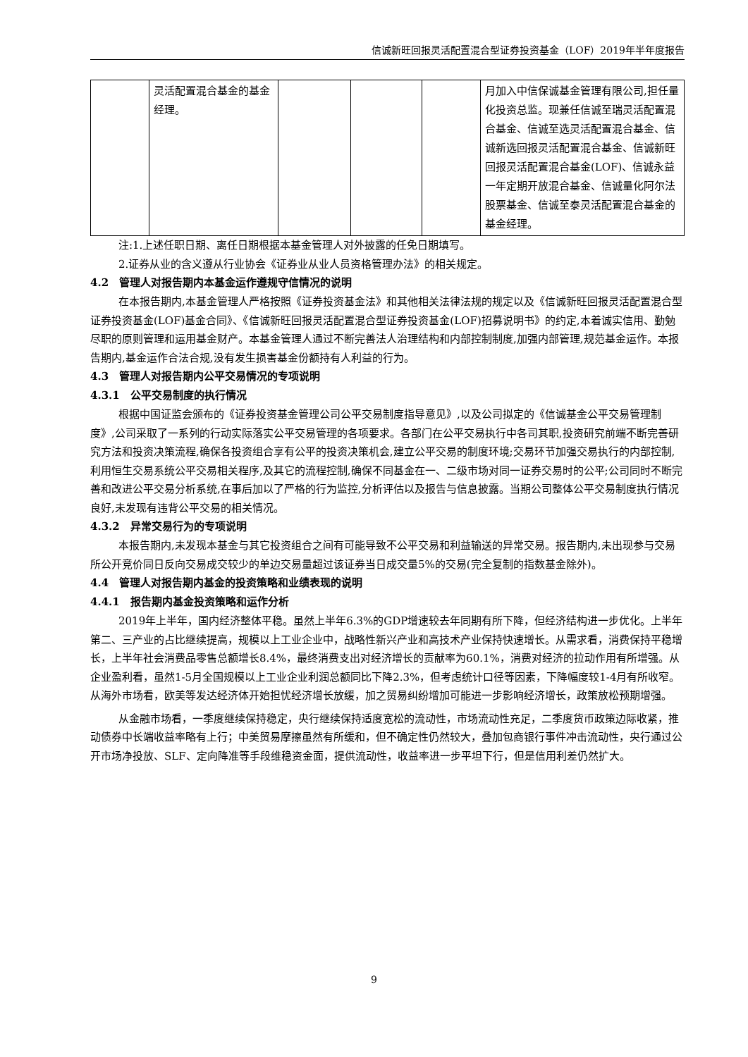信诚新旺回报灵活配置混合型证券投资基金（LOF）2019年半年度报告
| | 灵活配置混合基金的基金经理。 | | | | 月加入中信保诚基金管理有限公司,担任量化投资总监。现兼任信诚至瑞灵活配置混合基金、信诚至选灵活配置混合基金、信诚新选回报灵活配置混合基金、信诚新旺回报灵活配置混合基金(LOF)、信诚永益一年定期开放混合基金、信诚量化阿尔法股票基金、信诚至泰灵活配置混合基金的基金经理。 |
注:1.上述任职日期、离任日期根据本基金管理人对外披露的任免日期填写。
2.证券从业的含义遵从行业协会《证券业从业人员资格管理办法》的相关规定。
4.2　管理人对报告期内本基金运作遵规守信情况的说明
在本报告期内,本基金管理人严格按照《证券投资基金法》和其他相关法律法规的规定以及《信诚新旺回报灵活配置混合型证券投资基金(LOF)基金合同》、《信诚新旺回报灵活配置混合型证券投资基金(LOF)招募说明书》的约定,本着诚实信用、勤勉尽职的原则管理和运用基金财产。本基金管理人通过不断完善法人治理结构和内部控制制度,加强内部管理,规范基金运作。本报告期内,基金运作合法合规,没有发生损害基金份额持有人利益的行为。
4.3　管理人对报告期内公平交易情况的专项说明
4.3.1　公平交易制度的执行情况
根据中国证监会颁布的《证券投资基金管理公司公平交易制度指导意见》,以及公司拟定的《信诚基金公平交易管理制度》,公司采取了一系列的行动实际落实公平交易管理的各项要求。各部门在公平交易执行中各司其职,投资研究前端不断完善研究方法和投资决策流程,确保各投资组合享有公平的投资决策机会,建立公平交易的制度环境;交易环节加强交易执行的内部控制,利用恒生交易系统公平交易相关程序,及其它的流程控制,确保不同基金在一、二级市场对同一证券交易时的公平;公司同时不断完善和改进公平交易分析系统,在事后加以了严格的行为监控,分析评估以及报告与信息披露。当期公司整体公平交易制度执行情况良好,未发现有违背公平交易的相关情况。
4.3.2　异常交易行为的专项说明
本报告期内,未发现本基金与其它投资组合之间有可能导致不公平交易和利益输送的异常交易。报告期内,未出现参与交易所公开竞价同日反向交易成交较少的单边交易量超过该证券当日成交量5%的交易(完全复制的指数基金除外)。
4.4　管理人对报告期内基金的投资策略和业绩表现的说明
4.4.1　报告期内基金投资策略和运作分析
2019年上半年，国内经济整体平稳。虽然上半年6.3%的GDP增速较去年同期有所下降，但经济结构进一步优化。上半年第二、三产业的占比继续提高，规模以上工业企业中，战略性新兴产业和高技术产业保持快速增长。从需求看，消费保持平稳增长，上半年社会消费品零售总额增长8.4%，最终消费支出对经济增长的贡献率为60.1%，消费对经济的拉动作用有所增强。从企业盈利看，虽然1-5月全国规模以上工业企业利润总额同比下降2.3%，但考虑统计口径等因素，下降幅度较1-4月有所收窄。从海外市场看，欧美等发达经济体开始担忧经济增长放缓，加之贸易纠纷增加可能进一步影响经济增长，政策放松预期增强。
从金融市场看，一季度继续保持稳定，央行继续保持适度宽松的流动性，市场流动性充足，二季度货币政策边际收紧，推动债券中长端收益率略有上行；中美贸易摩擦虽然有所缓和，但不确定性仍然较大，叠加包商银行事件冲击流动性，央行通过公开市场净投放、SLF、定向降准等手段维稳资金面，提供流动性，收益率进一步平坦下行，但是信用利差仍然扩大。
9